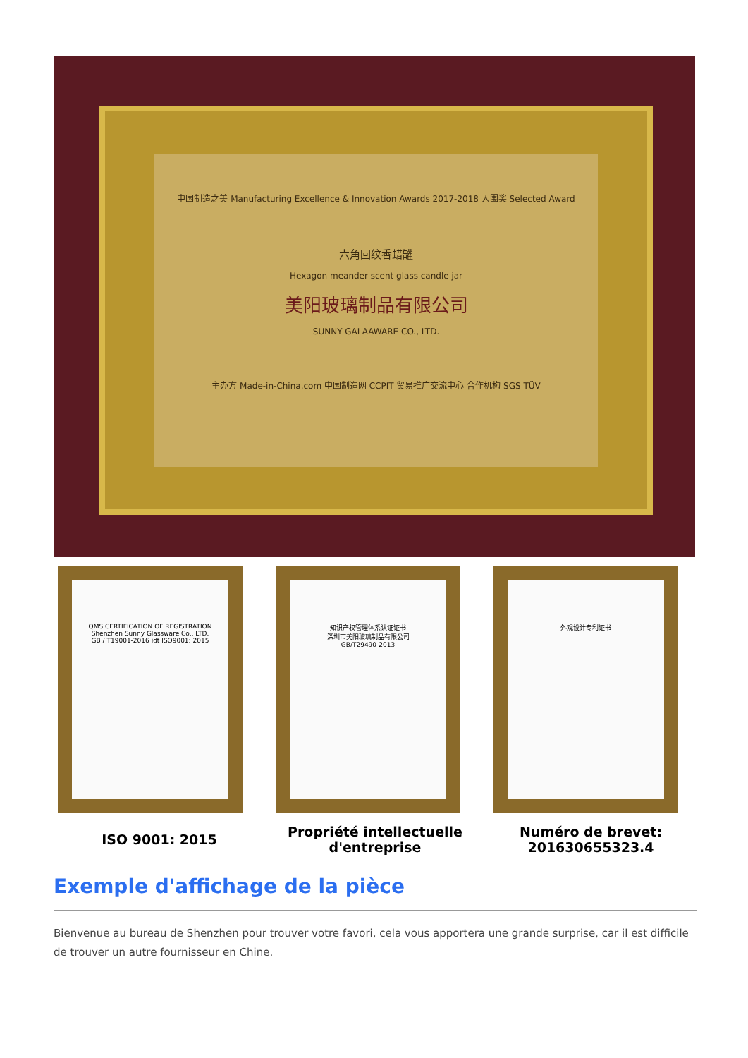中国制造之美 Manufacturing Excellence & Innovation Awards 2017-2018 入围奖 Selected Award
六角回纹香蜡罐
Hexagon meander scent glass candle jar
美阳玻璃制品有限公司
SUNNY GALAAWARE CO., LTD.
主办方 Made-in-China.com 中国制造网 CCPIT 贸易推广交流中心 合作机构 SGS TÜV
QMS CERTIFICATION OF REGISTRATION
Shenzhen Sunny Glassware Co., LTD.
GB / T19001-2016 idt ISO9001: 2015
知识产权管理体系认证证书
深圳市美阳玻璃制品有限公司
GB/T29490-2013
外观设计专利证书
ISO 9001: 2015 Propriété intellectuelle d'entreprise
Numéro de brevet: 201630655323.4
Exemple d'affichage de la pièce
Bienvenue au bureau de Shenzhen pour trouver votre favori, cela vous apportera une grande surprise, car il est difficile de trouver un autre fournisseur en Chine.